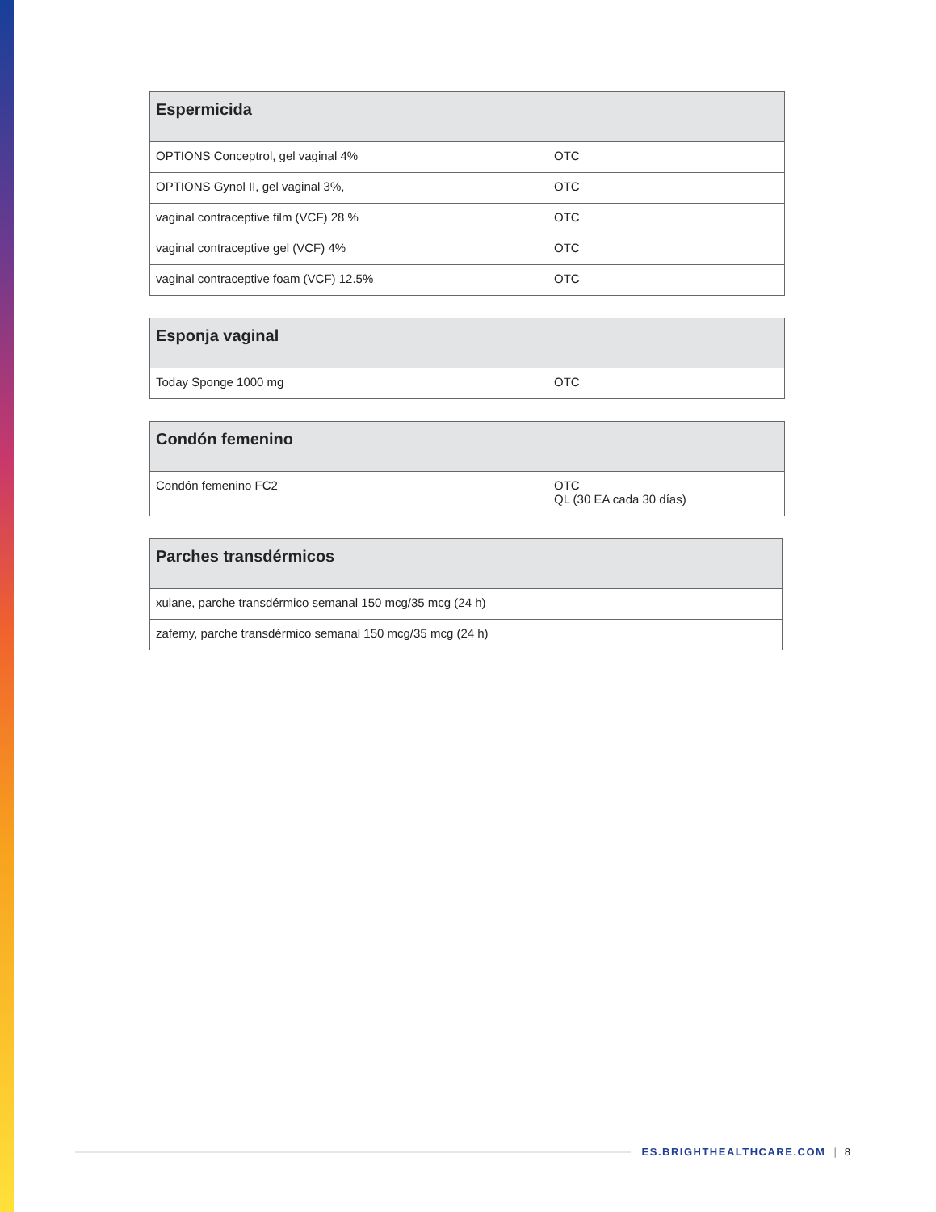| Espermicida | |
| --- | --- |
| OPTIONS Conceptrol, gel vaginal 4% | OTC |
| OPTIONS Gynol II, gel vaginal 3%, | OTC |
| vaginal contraceptive film (VCF) 28 % | OTC |
| vaginal contraceptive gel (VCF) 4% | OTC |
| vaginal contraceptive foam (VCF) 12.5% | OTC |
| Esponja vaginal | |
| --- | --- |
| Today Sponge 1000 mg | OTC |
| Condón femenino | |
| --- | --- |
| Condón femenino FC2 | OTC QL (30 EA cada 30 días) |
| Parches transdérmicos |
| --- |
| xulane, parche transdérmico semanal 150 mcg/35 mcg (24 h) |
| zafemy, parche transdérmico semanal 150 mcg/35 mcg (24 h) |
ES.BRIGHTHEALTHCARE.COM | 8